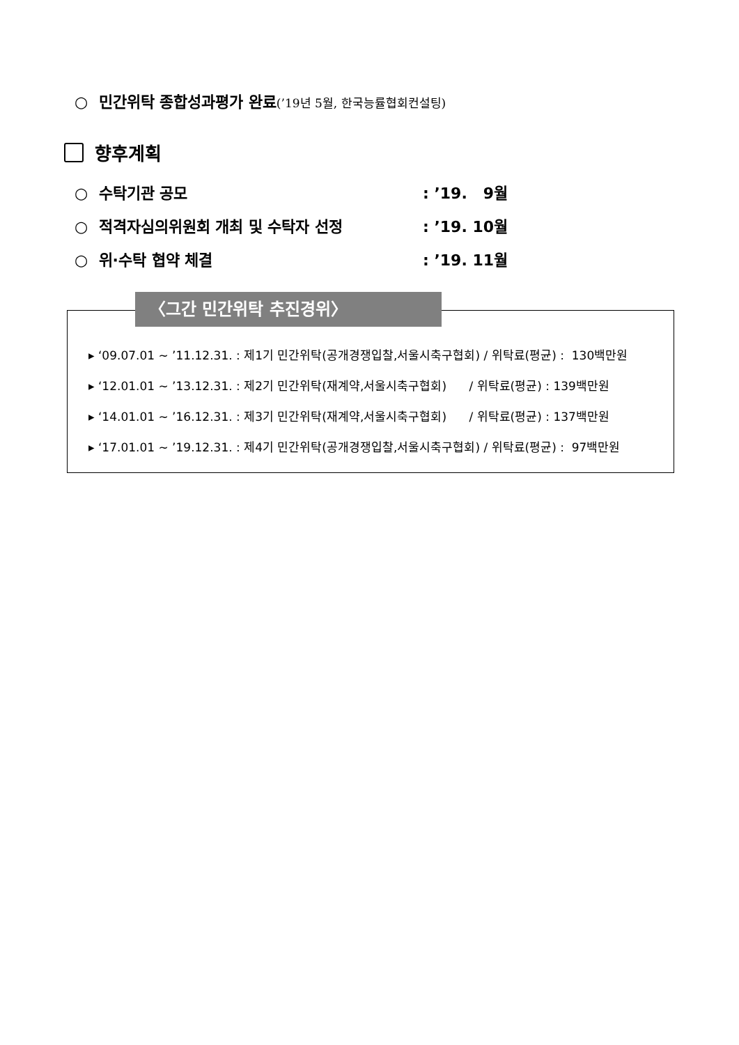○ 민간위탁 종합성과평가 완료(’19년 5월, 한국능률협회컨설팅)
향후계획
○ 수탁기관 공모 : ’19. 9월
○ 적격자심의위원회 개최 및 수탁자 선정 : ’19. 10월
○ 위·수탁 협약 체결 : ’19. 11월
〈그간 민간위탁 추진경위〉
▸ ‘09.07.01 ~ ’11.12.31. : 제1기 민간위탁(공개경쟁입찰,서울시축구협회) / 위탁료(평균) : 130백만원
▸ ‘12.01.01 ~ ’13.12.31. : 제2기 민간위탁(재계약,서울시축구협회) / 위탁료(평균) : 139백만원
▸ ‘14.01.01 ~ ’16.12.31. : 제3기 민간위탁(재계약,서울시축구협회) / 위탁료(평균) : 137백만원
▸ ‘17.01.01 ~ ’19.12.31. : 제4기 민간위탁(공개경쟁입찰,서울시축구협회) / 위탁료(평균) : 97백만원